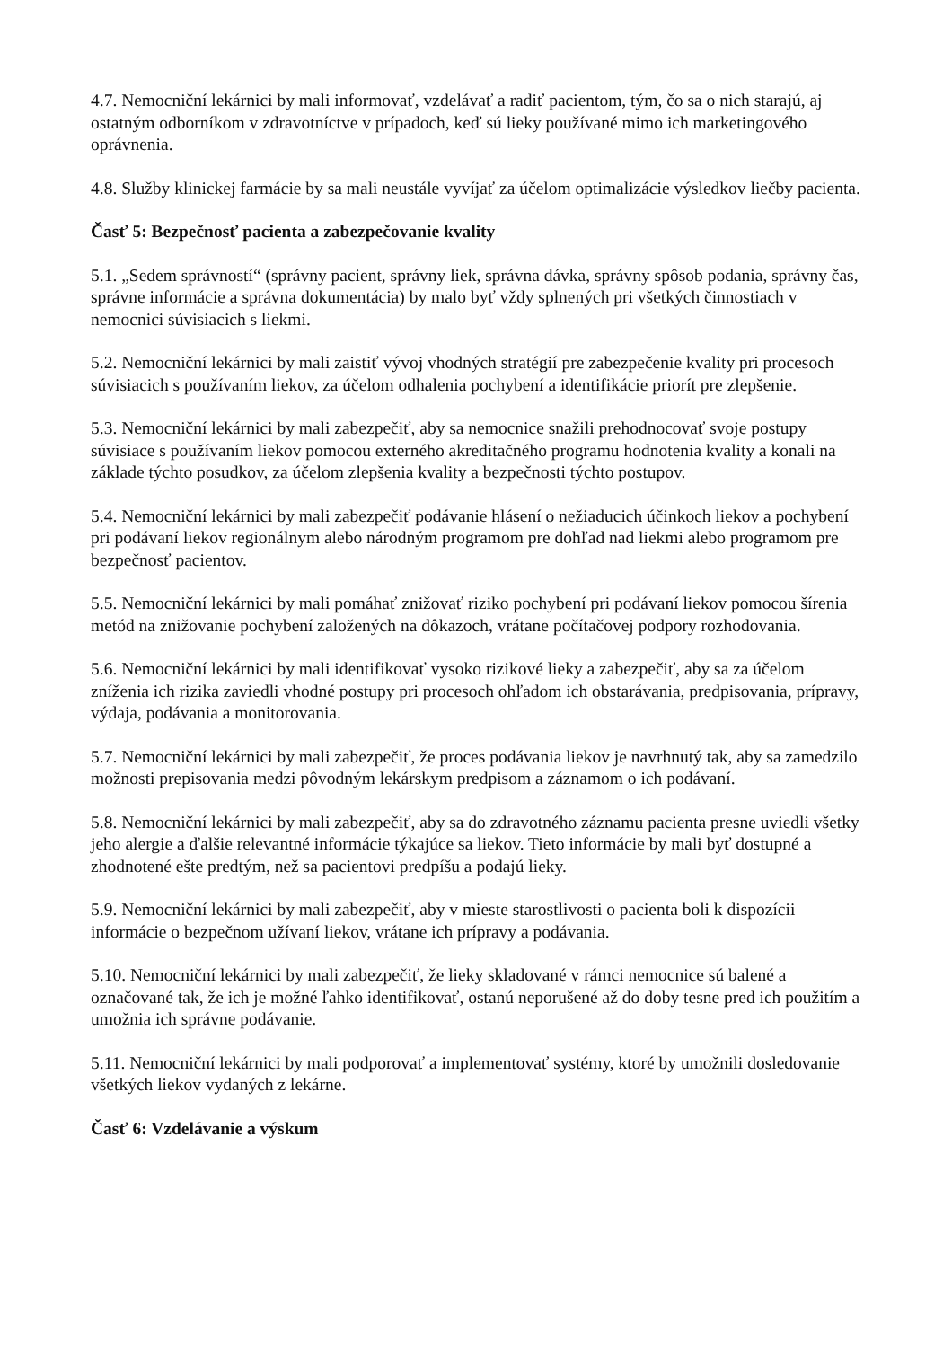4.7. Nemocniční lekárnici by mali informovať, vzdelávať a radiť pacientom, tým, čo sa o nich starajú, aj ostatným odborníkom v zdravotníctve v prípadoch, keď sú lieky používané mimo ich marketingového oprávnenia.
4.8. Služby klinickej farmácie by sa mali neustále vyvíjať za účelom optimalizácie výsledkov liečby pacienta.
Časť 5: Bezpečnosť pacienta a zabezpečovanie kvality
5.1. „Sedem správností“ (správny pacient, správny liek, správna dávka, správny spôsob podania, správny čas, správne informácie a správna dokumentácia) by malo byť vždy splnených pri všetkých činnostiach v nemocnici súvisiacich s liekmi.
5.2. Nemocniční lekárnici by mali zaistiť vývoj vhodných stratégií pre zabezpečenie kvality pri procesoch súvisiacich s používaním liekov, za účelom odhalenia pochybení a identifikácie priorít pre zlepšenie.
5.3. Nemocniční lekárnici by mali zabezpečiť, aby sa nemocnice snažili prehodnocovať svoje postupy súvisiace s používaním liekov pomocou externého akreditačného programu hodnotenia kvality a konali na základe týchto posudkov, za účelom zlepšenia kvality a bezpečnosti týchto postupov.
5.4. Nemocniční lekárnici by mali zabezpečiť podávanie hlásení o nežiaducich účinkoch liekov a pochybení pri podávaní liekov regionálnym alebo národným programom pre dohľad nad liekmi alebo programom pre bezpečnosť pacientov.
5.5. Nemocniční lekárnici by mali pomáhať znižovať riziko pochybení pri podávaní liekov pomocou šírenia metód na znižovanie pochybení založených na dôkazoch, vrátane počítačovej podpory rozhodovania.
5.6. Nemocniční lekárnici by mali identifikovať vysoko rizikové lieky a zabezpečiť, aby sa za účelom zníženia ich rizika zaviedli vhodné postupy pri procesoch ohľadom ich obstarávania, predpisovania, prípravy, výdaja, podávania a monitorovania.
5.7. Nemocniční lekárnici by mali zabezpečiť, že proces podávania liekov je navrhnutý tak, aby sa zamedzilo možnosti prepisovania medzi pôvodným lekárskym predpisom a záznamom o ich podávaní.
5.8. Nemocniční lekárnici by mali zabezpečiť, aby sa do zdravotného záznamu pacienta presne uviedli všetky jeho alergie a ďalšie relevantné informácie týkajúce sa liekov. Tieto informácie by mali byť dostupné a zhodnotené ešte predtým, než sa pacientovi predpíšu a podajú lieky.
5.9. Nemocniční lekárnici by mali zabezpečiť, aby v mieste starostlivosti o pacienta boli k dispozícii informácie o bezpečnom užívaní liekov, vrátane ich prípravy a podávania.
5.10. Nemocniční lekárnici by mali zabezpečiť, že lieky skladované v rámci nemocnice sú balené a označované tak, že ich je možné ľahko identifikovať, ostanú neporušené až do doby tesne pred ich použitím a umožnia ich správne podávanie.
5.11. Nemocniční lekárnici by mali podporovať a implementovať systémy, ktoré by umožnili dosledovanie všetkých liekov vydaných z lekárne.
Časť 6: Vzdelávanie a výskum